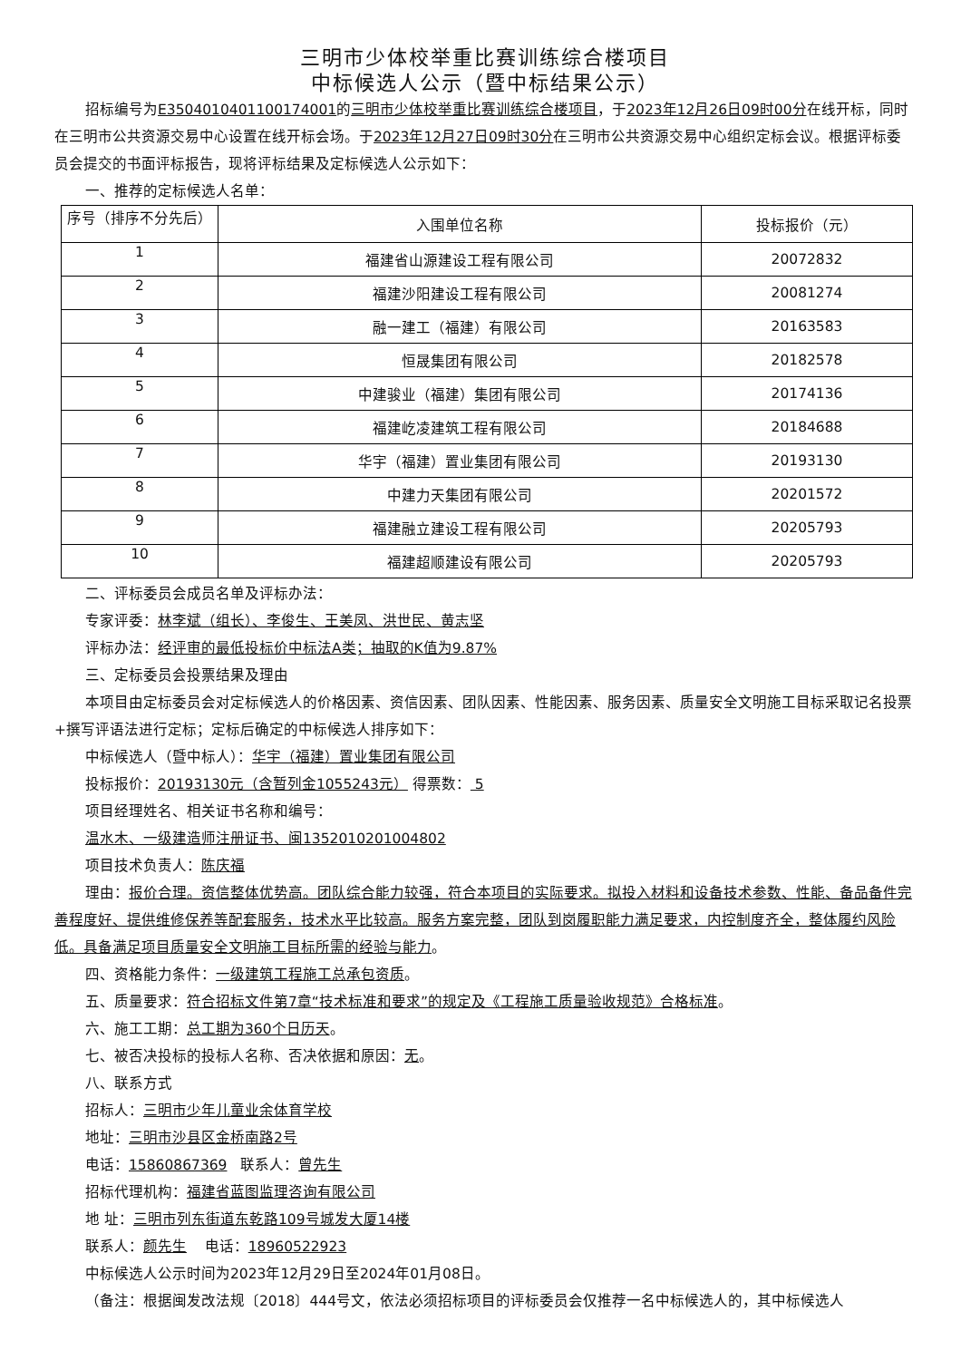三明市少体校举重比赛训练综合楼项目
中标候选人公示（暨中标结果公示）
招标编号为E3504010401100174001的三明市少体校举重比赛训练综合楼项目，于2023年12月26日09时00分在线开标，同时在三明市公共资源交易中心设置在线开标会场。于2023年12月27日09时30分在三明市公共资源交易中心组织定标会议。根据评标委员会提交的书面评标报告，现将评标结果及定标候选人公示如下：
一、推荐的定标候选人名单：
| 序号（排序不分先后） | 入围单位名称 | 投标报价（元） |
| 1 | 福建省山源建设工程有限公司 | 20072832 |
| 2 | 福建沙阳建设工程有限公司 | 20081274 |
| 3 | 融一建工（福建）有限公司 | 20163583 |
| 4 | 恒晟集团有限公司 | 20182578 |
| 5 | 中建骏业（福建）集团有限公司 | 20174136 |
| 6 | 福建屹凌建筑工程有限公司 | 20184688 |
| 7 | 华宇（福建）置业集团有限公司 | 20193130 |
| 8 | 中建力天集团有限公司 | 20201572 |
| 9 | 福建融立建设工程有限公司 | 20205793 |
| 10 | 福建超顺建设有限公司 | 20205793 |
二、评标委员会成员名单及评标办法：
专家评委：林李斌（组长）、李俊生、王美凤、洪世民、黄志坚
评标办法：经评审的最低投标价中标法A类；抽取的K值为9.87%
三、定标委员会投票结果及理由
本项目由定标委员会对定标候选人的价格因素、资信因素、团队因素、性能因素、服务因素、质量安全文明施工目标采取记名投票+撰写评语法进行定标；定标后确定的中标候选人排序如下：
中标候选人（暨中标人）：华宇（福建）置业集团有限公司
投标报价：20193130元（含暂列金1055243元） 得票数： 5
项目经理姓名、相关证书名称和编号：
温水木、一级建造师注册证书、闽1352010201004802
项目技术负责人：陈庆福
理由：报价合理。资信整体优势高。团队综合能力较强，符合本项目的实际要求。拟投入材料和设备技术参数、性能、备品备件完善程度好、提供维修保养等配套服务，技术水平比较高。服务方案完整，团队到岗履职能力满足要求，内控制度齐全，整体履约风险低。具备满足项目质量安全文明施工目标所需的经验与能力。
四、资格能力条件：一级建筑工程施工总承包资质。
五、质量要求：符合招标文件第7章“技术标准和要求”的规定及《工程施工质量验收规范》合格标准。
六、施工工期：总工期为360个日历天。
七、被否决投标的投标人名称、否决依据和原因：无。
八、联系方式
招标人：三明市少年儿童业余体育学校
地址：三明市沙县区金桥南路2号
电话：15860867369 联系人：曾先生
招标代理机构：福建省蓝图监理咨询有限公司
地 址：三明市列东街道东乾路109号城发大厦14楼
联系人：颜先生 电话：18960522923
中标候选人公示时间为2023年12月29日至2024年01月08日。
（备注：根据闽发改法规〔2018〕444号文，依法必须招标项目的评标委员会仅推荐一名中标候选人的，其中标候选人